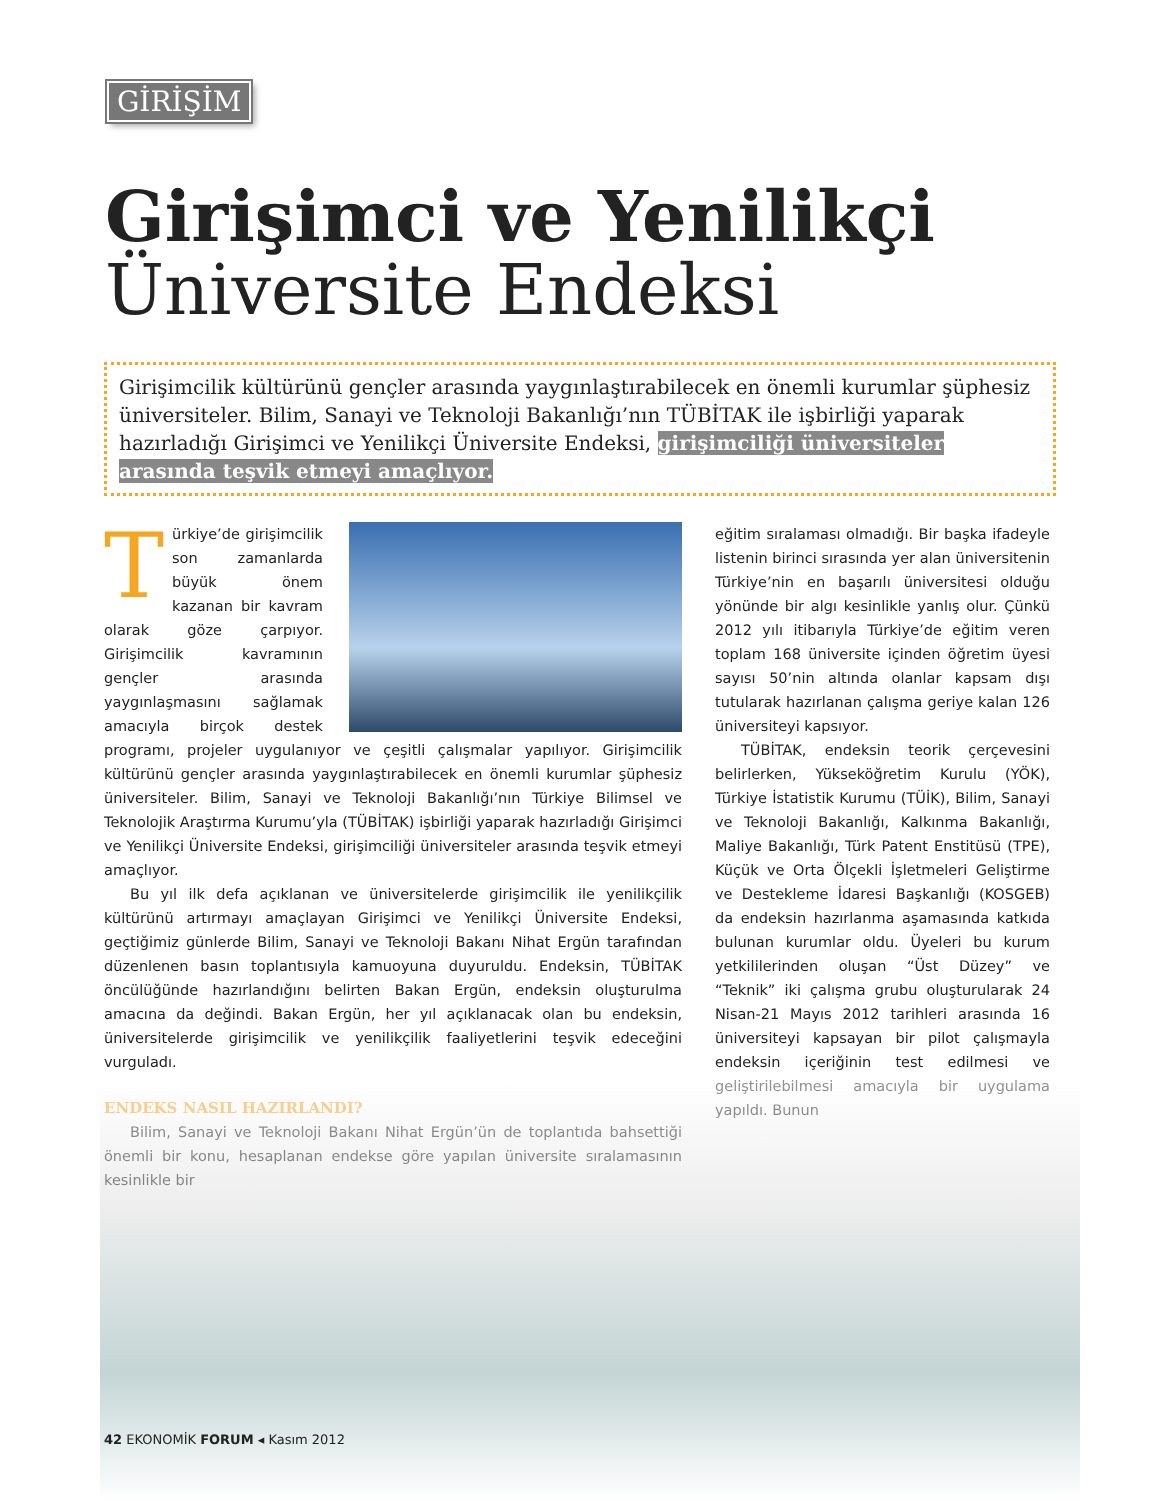GİRİŞİM
Girişimci ve Yenilikçi
Üniversite Endeksi
Girişimcilik kültürünü gençler arasında yaygınlaştırabilecek en önemli kurumlar şüphesiz üniversiteler. Bilim, Sanayi ve Teknoloji Bakanlığı’nın TÜBİTAK ile işbirliği yaparak hazırladığı Girişimci ve Yenilikçi Üniversite Endeksi, girişimciliği üniversiteler arasında teşvik etmeyi amaçlıyor.
Türkiye’de girişimcilik son zamanlarda büyük önem kazanan bir kavram olarak göze çarpıyor. Girişimcilik kavramının gençler arasında yaygınlaşmasını sağlamak amacıyla birçok destek programı, projeler uygulanıyor ve çeşitli çalışmalar yapılıyor. Girişimcilik kültürünü gençler arasında yaygınlaştırabilecek en önemli kurumlar şüphesiz üniversiteler. Bilim, Sanayi ve Teknoloji Bakanlığı’nın Türkiye Bilimsel ve Teknolojik Araştırma Kurumu’yla (TÜBİTAK) işbirliği yaparak hazırladığı Girişimci ve Yenilikçi Üniversite Endeksi, girişimciliği üniversiteler arasında teşvik etmeyi amaçlıyor.
Bu yıl ilk defa açıklanan ve üniversitelerde girişimcilik ile yenilikçilik kültürünü artırmayı amaçlayan Girişimci ve Yenilikçi Üniversite Endeksi, geçtiğimiz günlerde Bilim, Sanayi ve Teknoloji Bakanı Nihat Ergün tarafından düzenlenen basın toplantısıyla kamuoyuna duyuruldu. Endeksin, TÜBİTAK öncülüğünde hazırlandığını belirten Bakan Ergün, endeksin oluşturulma amacına da değindi. Bakan Ergün, her yıl açıklanacak olan bu endeksin, üniversitelerde girişimcilik ve yenilikçilik faaliyetlerini teşvik edeceğini vurguladı.
ENDEKS NASIL HAZIRLANDI?
Bilim, Sanayi ve Teknoloji Bakanı Nihat Ergün’ün de toplantıda bahsettiği önemli bir konu, hesaplanan endekse göre yapılan üniversite sıralamasının kesinlikle bir
eğitim sıralaması olmadığı. Bir başka ifadeyle listenin birinci sırasında yer alan üniversitenin Türkiye’nin en başarılı üniversitesi olduğu yönünde bir algı kesinlikle yanlış olur. Çünkü 2012 yılı itibarıyla Türkiye’de eğitim veren toplam 168 üniversite içinden öğretim üyesi sayısı 50’nin altında olanlar kapsam dışı tutularak hazırlanan çalışma geriye kalan 126 üniversiteyi kapsıyor.
TÜBİTAK, endeksin teorik çerçevesini belirlerken, Yükseköğretim Kurulu (YÖK), Türkiye İstatistik Kurumu (TÜİK), Bilim, Sanayi ve Teknoloji Bakanlığı, Kalkınma Bakanlığı, Maliye Bakanlığı, Türk Patent Enstitüsü (TPE), Küçük ve Orta Ölçekli İşletmeleri Geliştirme ve Destekleme İdaresi Başkanlığı (KOSGEB) da endeksin hazırlanma aşamasında katkıda bulunan kurumlar oldu. Üyeleri bu kurum yetkililerinden oluşan “Üst Düzey” ve “Teknik” iki çalışma grubu oluşturularak 24 Nisan-21 Mayıs 2012 tarihleri arasında 16 üniversiteyi kapsayan bir pilot çalışmayla endeksin içeriğinin test edilmesi ve geliştirilebilmesi amacıyla bir uygulama yapıldı. Bunun
42 EKONOMİK FORUM ◂ Kasım 2012